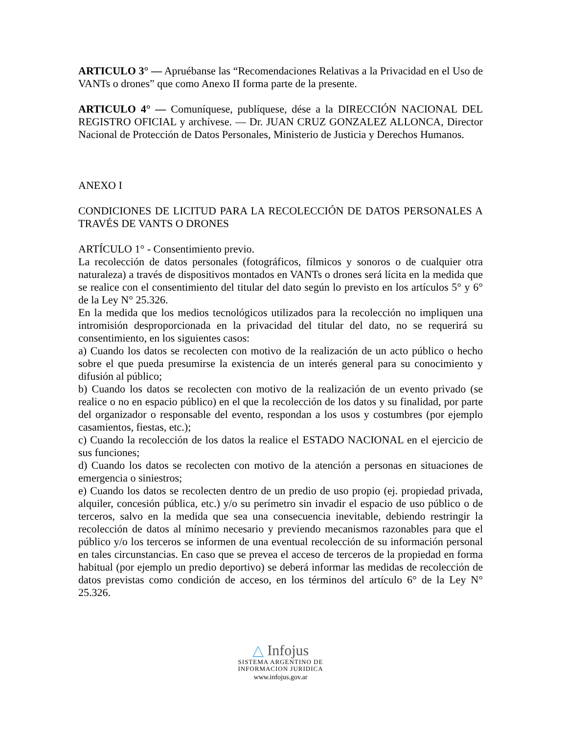ARTICULO 3° — Apruébanse las “Recomendaciones Relativas a la Privacidad en el Uso de VANTs o drones” que como Anexo II forma parte de la presente.
ARTICULO 4° — Comuníquese, publíquese, dése a la DIRECCIÓN NACIONAL DEL REGISTRO OFICIAL y archívese. — Dr. JUAN CRUZ GONZALEZ ALLONCA, Director Nacional de Protección de Datos Personales, Ministerio de Justicia y Derechos Humanos.
ANEXO I
CONDICIONES DE LICITUD PARA LA RECOLECCIÓN DE DATOS PERSONALES A TRAVÉS DE VANTS O DRONES
ARTÍCULO 1° - Consentimiento previo.
La recolección de datos personales (fotográficos, fílmicos y sonoros o de cualquier otra naturaleza) a través de dispositivos montados en VANTs o drones será lícita en la medida que se realice con el consentimiento del titular del dato según lo previsto en los artículos 5° y 6° de la Ley N° 25.326.
En la medida que los medios tecnológicos utilizados para la recolección no impliquen una intromisión desproporcionada en la privacidad del titular del dato, no se requerirá su consentimiento, en los siguientes casos:
a) Cuando los datos se recolecten con motivo de la realización de un acto público o hecho sobre el que pueda presumirse la existencia de un interés general para su conocimiento y difusión al público;
b) Cuando los datos se recolecten con motivo de la realización de un evento privado (se realice o no en espacio público) en el que la recolección de los datos y su finalidad, por parte del organizador o responsable del evento, respondan a los usos y costumbres (por ejemplo casamientos, fiestas, etc.);
c) Cuando la recolección de los datos la realice el ESTADO NACIONAL en el ejercicio de sus funciones;
d) Cuando los datos se recolecten con motivo de la atención a personas en situaciones de emergencia o siniestros;
e) Cuando los datos se recolecten dentro de un predio de uso propio (ej. propiedad privada, alquiler, concesión pública, etc.) y/o su perímetro sin invadir el espacio de uso público o de terceros, salvo en la medida que sea una consecuencia inevitable, debiendo restringir la recolección de datos al mínimo necesario y previendo mecanismos razonables para que el público y/o los terceros se informen de una eventual recolección de su información personal en tales circunstancias. En caso que se prevea el acceso de terceros de la propiedad en forma habitual (por ejemplo un predio deportivo) se deberá informar las medidas de recolección de datos previstas como condición de acceso, en los términos del artículo 6° de la Ley N° 25.326.
△ Infojus
SISTEMA ARGENTINO DE
INFORMACION JURIDICA
www.infojus.gov.ar